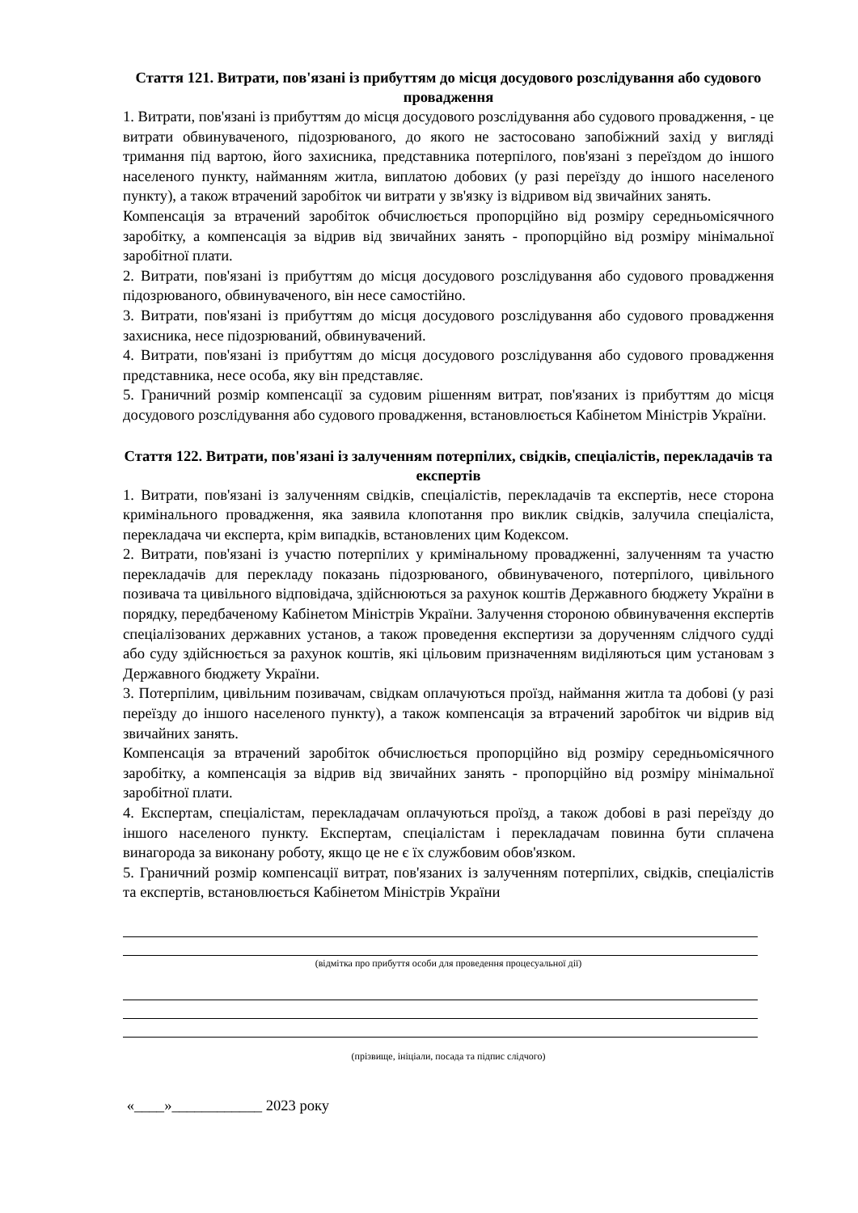Стаття 121. Витрати, пов'язані із прибуттям до місця досудового розслідування або судового провадження
1. Витрати, пов'язані із прибуттям до місця досудового розслідування або судового провадження, - це витрати обвинуваченого, підозрюваного, до якого не застосовано запобіжний захід у вигляді тримання під вартою, його захисника, представника потерпілого, пов'язані з переїздом до іншого населеного пункту, найманням житла, виплатою добових (у разі переїзду до іншого населеного пункту), а також втрачений заробіток чи витрати у зв'язку із відривом від звичайних занять.
Компенсація за втрачений заробіток обчислюється пропорційно від розміру середньомісячного заробітку, а компенсація за відрив від звичайних занять - пропорційно від розміру мінімальної заробітної плати.
2. Витрати, пов'язані із прибуттям до місця досудового розслідування або судового провадження підозрюваного, обвинуваченого, він несе самостійно.
3. Витрати, пов'язані із прибуттям до місця досудового розслідування або судового провадження захисника, несе підозрюваний, обвинувачений.
4. Витрати, пов'язані із прибуттям до місця досудового розслідування або судового провадження представника, несе особа, яку він представляє.
5. Граничний розмір компенсації за судовим рішенням витрат, пов'язаних із прибуттям до місця досудового розслідування або судового провадження, встановлюється Кабінетом Міністрів України.
Стаття 122. Витрати, пов'язані із залученням потерпілих, свідків, спеціалістів, перекладачів та експертів
1. Витрати, пов'язані із залученням свідків, спеціалістів, перекладачів та експертів, несе сторона кримінального провадження, яка заявила клопотання про виклик свідків, залучила спеціаліста, перекладача чи експерта, крім випадків, встановлених цим Кодексом.
2. Витрати, пов'язані із участю потерпілих у кримінальному провадженні, залученням та участю перекладачів для перекладу показань підозрюваного, обвинуваченого, потерпілого, цивільного позивача та цивільного відповідача, здійснюються за рахунок коштів Державного бюджету України в порядку, передбаченому Кабінетом Міністрів України. Залучення стороною обвинувачення експертів спеціалізованих державних установ, а також проведення експертизи за дорученням слідчого судді або суду здійснюється за рахунок коштів, які цільовим призначенням виділяються цим установам з Державного бюджету України.
3. Потерпілим, цивільним позивачам, свідкам оплачуються проїзд, наймання житла та добові (у разі переїзду до іншого населеного пункту), а також компенсація за втрачений заробіток чи відрив від звичайних занять.
Компенсація за втрачений заробіток обчислюється пропорційно від розміру середньомісячного заробітку, а компенсація за відрив від звичайних занять - пропорційно від розміру мінімальної заробітної плати.
4. Експертам, спеціалістам, перекладачам оплачуються проїзд, а також добові в разі переїзду до іншого населеного пункту. Експертам, спеціалістам і перекладачам повинна бути сплачена винагорода за виконану роботу, якщо це не є їх службовим обов'язком.
5. Граничний розмір компенсації витрат, пов'язаних із залученням потерпілих, свідків, спеціалістів та експертів, встановлюється Кабінетом Міністрів України
(відмітка про прибуття особи для проведення процесуальної дії)
(прізвище, ініціали, посада та підпис слідчого)
«____»____________ 2023 року